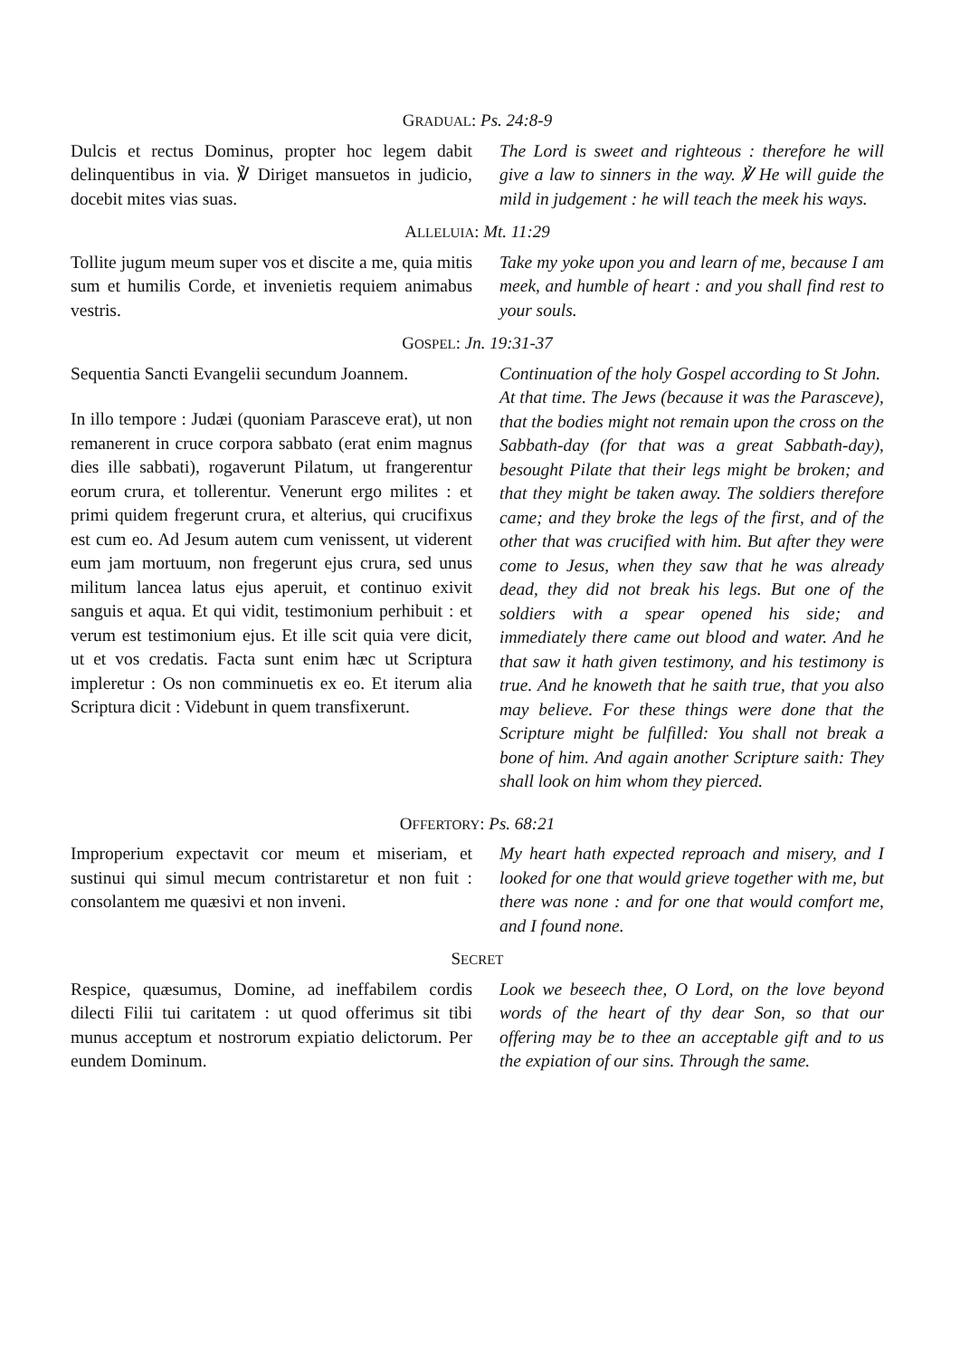GRADUAL: Ps. 24:8-9
Dulcis et rectus Dominus, propter hoc legem dabit delinquentibus in via. ℣ Diriget mansuetos in judicio, docebit mites vias suas.
The Lord is sweet and righteous : therefore he will give a law to sinners in the way. ℣ He will guide the mild in judgement : he will teach the meek his ways.
ALLELUIA: Mt. 11:29
Tollite jugum meum super vos et discite a me, quia mitis sum et humilis Corde, et invenietis requiem animabus vestris.
Take my yoke upon you and learn of me, because I am meek, and humble of heart : and you shall find rest to your souls.
GOSPEL: Jn. 19:31-37
Sequentia Sancti Evangelii secundum Joannem.
In illo tempore : Judæi (quoniam Parasceve erat), ut non remanerent in cruce corpora sabbato (erat enim magnus dies ille sabbati), rogaverunt Pilatum, ut frangerentur eorum crura, et tollerentur. Venerunt ergo milites : et primi quidem fregerunt crura, et alterius, qui crucifixus est cum eo. Ad Jesum autem cum venissent, ut viderent eum jam mortuum, non fregerunt ejus crura, sed unus militum lancea latus ejus aperuit, et continuo exivit sanguis et aqua. Et qui vidit, testimonium perhibuit : et verum est testimonium ejus. Et ille scit quia vere dicit, ut et vos credatis. Facta sunt enim hæc ut Scriptura impleretur : Os non comminuetis ex eo. Et iterum alia Scriptura dicit : Videbunt in quem transfixerunt.
Continuation of the holy Gospel according to St John.
At that time. The Jews (because it was the Parasceve), that the bodies might not remain upon the cross on the Sabbath-day (for that was a great Sabbath-day), besought Pilate that their legs might be broken; and that they might be taken away. The soldiers therefore came; and they broke the legs of the first, and of the other that was crucified with him. But after they were come to Jesus, when they saw that he was already dead, they did not break his legs. But one of the soldiers with a spear opened his side; and immediately there came out blood and water. And he that saw it hath given testimony, and his testimony is true. And he knoweth that he saith true, that you also may believe. For these things were done that the Scripture might be fulfilled: You shall not break a bone of him. And again another Scripture saith: They shall look on him whom they pierced.
OFFERTORY: Ps. 68:21
Improperium expectavit cor meum et miseriam, et sustinui qui simul mecum contristaretur et non fuit : consolantem me quæsivi et non inveni.
My heart hath expected reproach and misery, and I looked for one that would grieve together with me, but there was none : and for one that would comfort me, and I found none.
SECRET
Respice, quæsumus, Domine, ad ineffabilem cordis dilecti Filii tui caritatem : ut quod offerimus sit tibi munus acceptum et nostrorum expiatio delictorum. Per eundem Dominum.
Look we beseech thee, O Lord, on the love beyond words of the heart of thy dear Son, so that our offering may be to thee an acceptable gift and to us the expiation of our sins. Through the same.